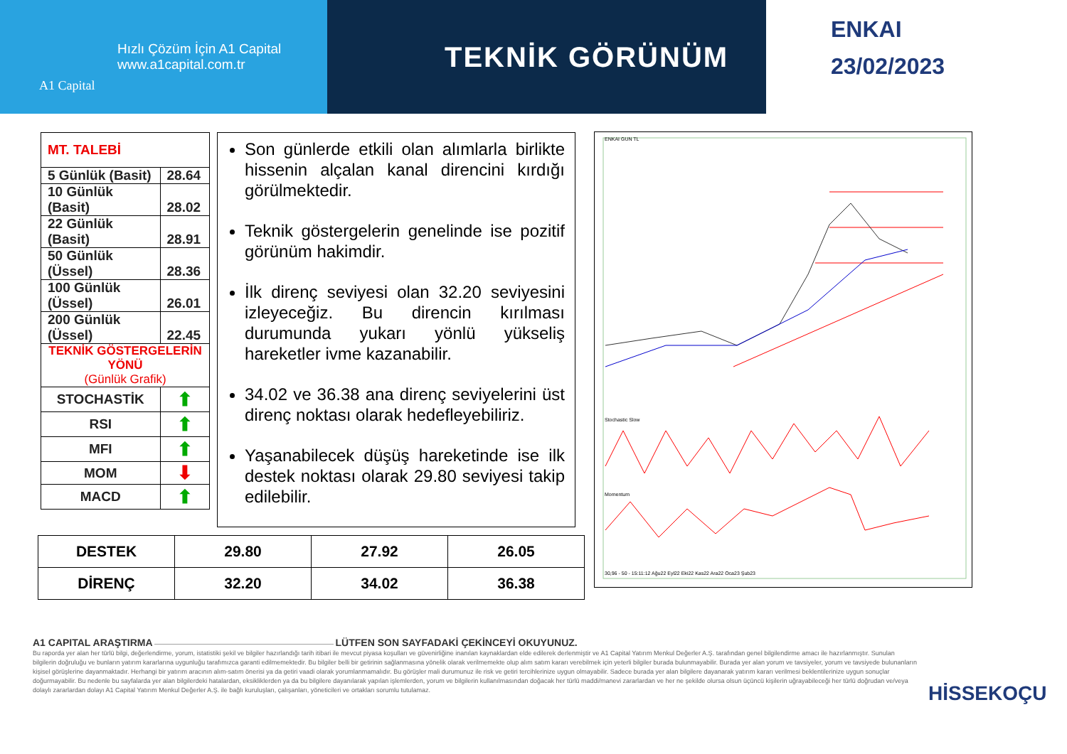A1 Capital
Hızlı Çözüm İçin A1 Capital
www.a1capital.com.tr
TEKNİK GÖRÜNÜM
ENKAI
23/02/2023
| MT. TALEBİ | |
| 5 Günlük (Basit) | 28.64 |
| 10 Günlük (Basit) | 28.02 |
| 22 Günlük (Basit) | 28.91 |
| 50 Günlük (Üssel) | 28.36 |
| 100 Günlük (Üssel) | 26.01 |
| 200 Günlük (Üssel) | 22.45 |
| TEKNİK GÖSTERGELERİN YÖNÜ (Günlük Grafik) | |
| STOCHASTİK | ⬆ |
| RSI | ⬆ |
| MFI | ⬆ |
| MOM | ⬇ |
| MACD | ⬆ |
Son günlerde etkili olan alımlarla birlikte hissenin alçalan kanal direncini kırdığı görülmektedir.
Teknik göstergelerin genelinde ise pozitif görünüm hakimdir.
İlk direnç seviyesi olan 32.20 seviyesini izleyeceğiz. Bu direncin kırılması durumunda yukarı yönlü yükseliş hareketler ivme kazanabilir.
34.02 ve 36.38 ana direnç seviyelerini üst direnç noktası olarak hedefleyebiliriz.
Yaşanabilecek düşüş hareketinde ise ilk destek noktası olarak 29.80 seviyesi takip edilebilir.
ENKAI GUN TL
Stochastic Slow
Momentum
30,96 - 50 - 15:11:12 Ağu22 Eyl22 Eki22 Kas22 Ara22 Oca23 Şub23
| DESTEK | 29.80 | 27.92 | 26.05 |
| DİRENÇ | 32.20 | 34.02 | 36.38 |
A1 CAPITAL ARAŞTIRMA ———————————————————————————— LÜTFEN SON SAYFADAKİ ÇEKİNCEYİ OKUYUNUZ.
Bu raporda yer alan her türlü bilgi, değerlendirme, yorum, istatistiki şekil ve bilgiler hazırlandığı tarih itibari ile mevcut piyasa koşulları ve güvenirliğine inanılan kaynaklardan elde edilerek derlenmiştir ve A1 Capital Yatırım Menkul Değerler A.Ş. tarafından genel bilgilendirme amacı ile hazırlanmıştır. Sunulan bilgilerin doğruluğu ve bunların yatırım kararlarına uygunluğu tarafımızca garanti edilmemektedir. Bu bilgiler belli bir getirinin sağlanmasına yönelik olarak verilmemekte olup alım satım kararı verebilmek için yeterli bilgiler burada bulunmayabilir. Burada yer alan yorum ve tavsiyeler, yorum ve tavsiyede bulunanların kişisel görüşlerine dayanmaktadır. Herhangi bir yatırım aracının alım-satım önerisi ya da getiri vaadi olarak yorumlanmamalıdır. Bu görüşler mali durumunuz ile risk ve getiri tercihlerinize uygun olmayabilir. Sadece burada yer alan bilgilere dayanarak yatırım kararı verilmesi beklentilerinize uygun sonuçlar doğurmayabilir. Bu nedenle bu sayfalarda yer alan bilgilerdeki hatalardan, eksikliklerden ya da bu bilgilere dayanılarak yapılan işlemlerden, yorum ve bilgilerin kullanılmasından doğacak her türlü maddi/manevi zararlardan ve her ne şekilde olursa olsun üçüncü kişilerin uğrayabileceği her türlü doğrudan ve/veya dolaylı zararlardan dolayı A1 Capital Yatırım Menkul Değerler A.Ş. ile bağlı kuruluşları, çalışanları, yöneticileri ve ortakları sorumlu tutulamaz.
HİSSEKOÇU